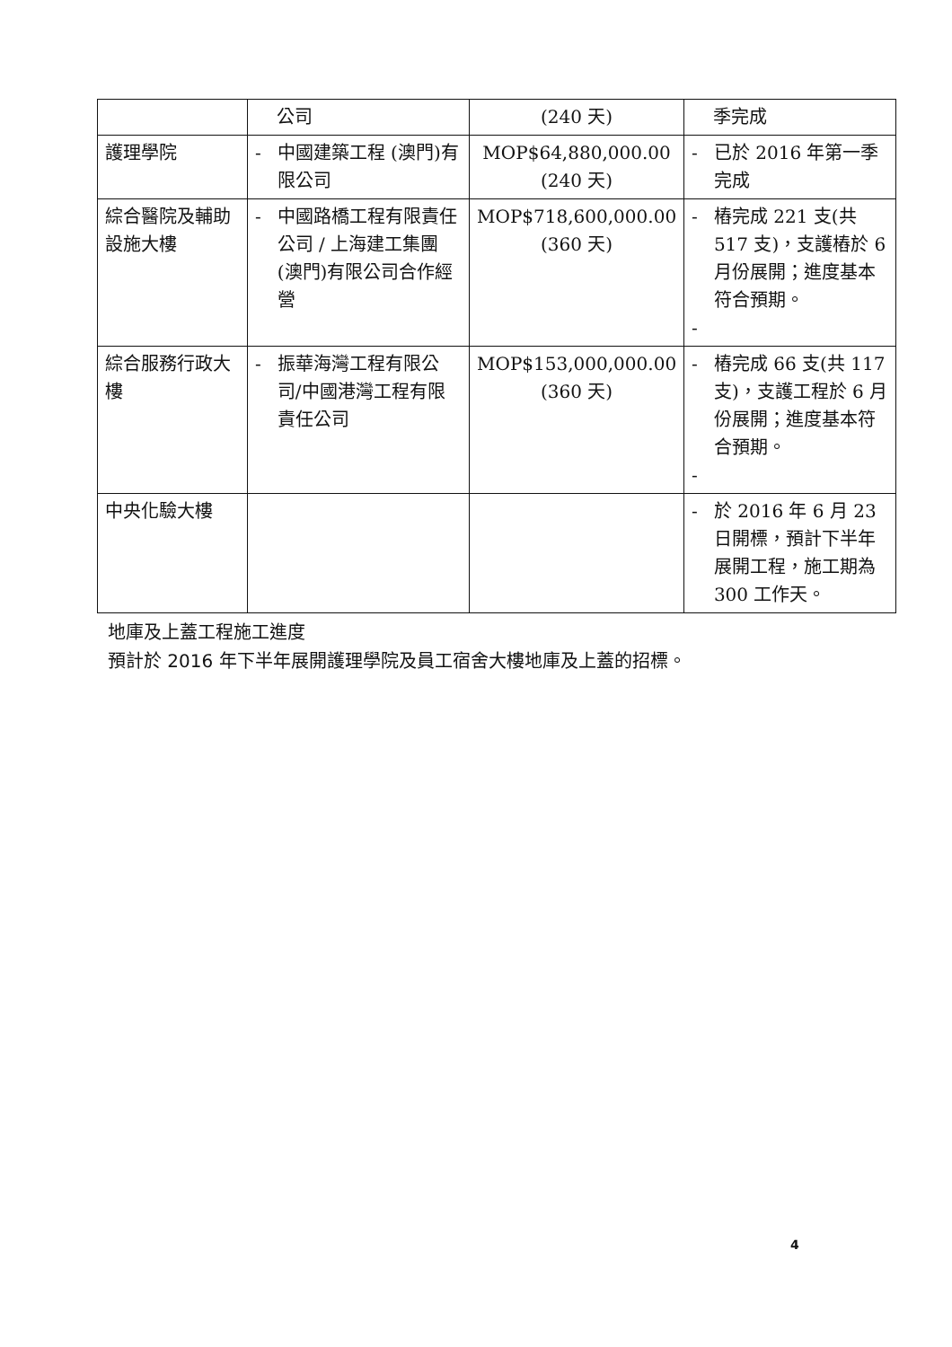| | 公司 | (240 天) | 季完成 |
| 護理學院 | - 中國建築工程 (澳門)有限公司 | MOP$64,880,000.00 (240 天) | - 已於 2016 年第一季完成 |
| 綜合醫院及輔助設施大樓 | - 中國路橋工程有限責任公司 / 上海建工集團(澳門)有限公司合作經營 | MOP$718,600,000.00 (360 天) | - 樁完成 221 支(共 517 支)，支護樁於 6 月份展開；進度基本符合預期。 - |
| 綜合服務行政大樓 | - 振華海灣工程有限公司/中國港灣工程有限責任公司 | MOP$153,000,000.00 (360 天) | - 樁完成 66 支(共 117 支)，支護工程於 6 月份展開；進度基本符合預期。 - |
| 中央化驗大樓 | | | - 於 2016 年 6 月 23 日開標，預計下半年展開工程，施工期為 300 工作天。 |
地庫及上蓋工程施工進度
預計於 2016 年下半年展開護理學院及員工宿舍大樓地庫及上蓋的招標。
4